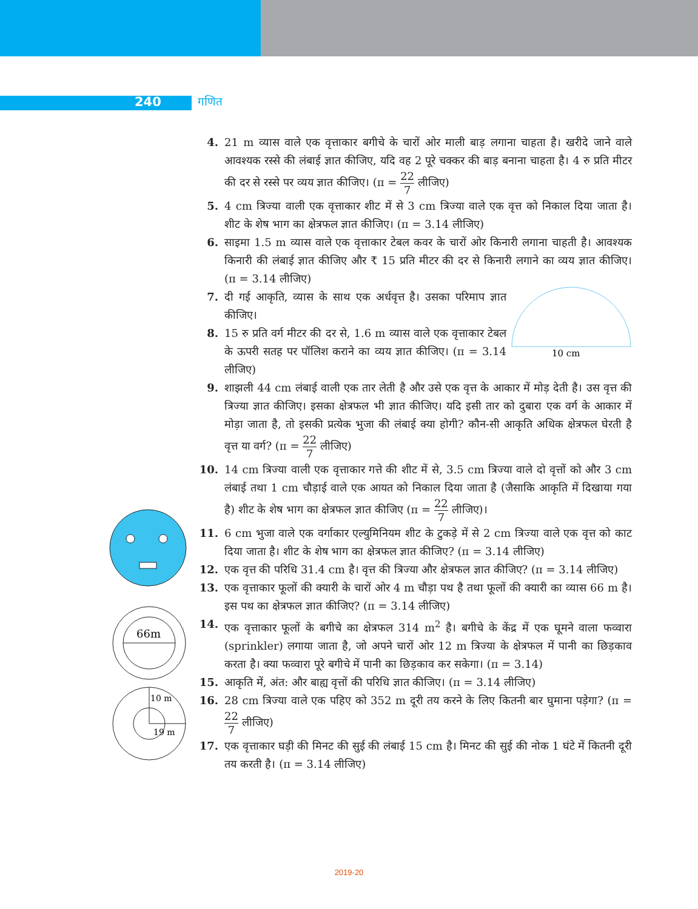240 गणित
66m
10 m
19 m
10 cm
4. 21 m व्यास वाले एक वृत्ताकार बगीचे के चारों ओर माली बाड़ लगाना चाहता है। खरीदे जाने वाले आवश्यक रस्से की लंबाई ज्ञात कीजिए, यदि वह 2 पूरे चक्कर की बाड़ बनाना चाहता है। 4 रु प्रति मीटर की दर से रस्से पर व्यय ज्ञात कीजिए। (π = 22 7 लीजिए)
5. 4 cm त्रिज्या वाली एक वृत्ताकार शीट में से 3 cm त्रिज्या वाले एक वृत्त को निकाल दिया जाता है। शीट के शेष भाग का क्षेत्रफल ज्ञात कीजिए। (π = 3.14 लीजिए)
6. साइमा 1.5 m व्यास वाले एक वृत्ताकार टेबल कवर के चारों ओर किनारी लगाना चाहती है। आवश्यक किनारी की लंबाई ज्ञात कीजिए और ₹ 15 प्रति मीटर की दर से किनारी लगाने का व्यय ज्ञात कीजिए। (π = 3.14 लीजिए)
7. दी गई आकृति, व्यास के साथ एक अर्धवृत्त है। उसका परिमाप ज्ञात कीजिए।
8. 15 रु प्रति वर्ग मीटर की दर से, 1.6 m व्यास वाले एक वृत्ताकार टेबल के ऊपरी सतह पर पॉलिश कराने का व्यय ज्ञात कीजिए। (π = 3.14 लीजिए)
9. शाझली 44 cm लंबाई वाली एक तार लेती है और उसे एक वृत्त के आकार में मोड़ देती है। उस वृत्त की त्रिज्या ज्ञात कीजिए। इसका क्षेत्रफल भी ज्ञात कीजिए। यदि इसी तार को दुबारा एक वर्ग के आकार में मोड़ा जाता है, तो इसकी प्रत्येक भुजा की लंबाई क्या होगी? कौन-सी आकृति अधिक क्षेत्रफल घेरती है वृत्त या वर्ग? (π = 22 7 लीजिए)
10. 14 cm त्रिज्या वाली एक वृत्ताकार गत्ते की शीट में से, 3.5 cm त्रिज्या वाले दो वृत्तों को और 3 cm लंबाई तथा 1 cm चौड़ाई वाले एक आयत को निकाल दिया जाता है (जैसाकि आकृति में दिखाया गया है) शीट के शेष भाग का क्षेत्रफल ज्ञात कीजिए (π = 22 7 लीजिए)।
11. 6 cm भुजा वाले एक वर्गाकार एल्युमिनियम शीट के टुकड़े में से 2 cm त्रिज्या वाले एक वृत्त को काट दिया जाता है। शीट के शेष भाग का क्षेत्रफल ज्ञात कीजिए? (π = 3.14 लीजिए)
12. एक वृत्त की परिधि 31.4 cm है। वृत्त की त्रिज्या और क्षेत्रफल ज्ञात कीजिए? (π = 3.14 लीजिए)
13. एक वृत्ताकार फूलों की क्यारी के चारों ओर 4 m चौड़ा पथ है तथा फूलों की क्यारी का व्यास 66 m है। इस पथ का क्षेत्रफल ज्ञात कीजिए? (π = 3.14 लीजिए)
14. एक वृत्ताकार फूलों के बगीचे का क्षेत्रफल 314 m<sup>2</sup> है। बगीचे के केंद्र में एक घूमने वाला फव्वारा (sprinkler) लगाया जाता है, जो अपने चारों ओर 12 m त्रिज्या के क्षेत्रफल में पानी का छिड़काव करता है। क्या फव्वारा पूरे बगीचे में पानी का छिड़काव कर सकेगा। (π = 3.14)
15. आकृति में, अंत: और बाह्य वृत्तों की परिधि ज्ञात कीजिए। (π = 3.14 लीजिए)
16. 28 cm त्रिज्या वाले एक पहिए को 352 m दूरी तय करने के लिए कितनी बार घुमाना पड़ेगा? (π = 22 7 लीजिए)
17. एक वृत्ताकार घड़ी की मिनट की सुई की लंबाई 15 cm है। मिनट की सुई की नोक 1 घंटे में कितनी दूरी तय करती है। (π = 3.14 लीजिए)
2019-20